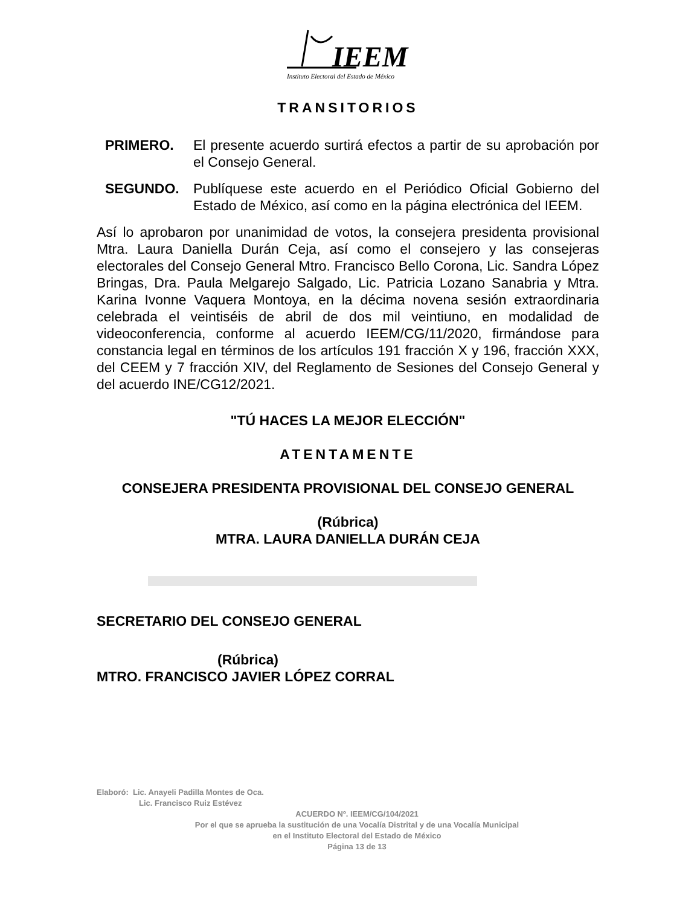IEEM
Instituto Electoral del Estado de México
TRANSITORIOS
PRIMERO. El presente acuerdo surtirá efectos a partir de su aprobación por el Consejo General.
SEGUNDO. Publíquese este acuerdo en el Periódico Oficial Gobierno del Estado de México, así como en la página electrónica del IEEM.
Así lo aprobaron por unanimidad de votos, la consejera presidenta provisional Mtra. Laura Daniella Durán Ceja, así como el consejero y las consejeras electorales del Consejo General Mtro. Francisco Bello Corona, Lic. Sandra López Bringas, Dra. Paula Melgarejo Salgado, Lic. Patricia Lozano Sanabria y Mtra. Karina Ivonne Vaquera Montoya, en la décima novena sesión extraordinaria celebrada el veintiséis de abril de dos mil veintiuno, en modalidad de videoconferencia, conforme al acuerdo IEEM/CG/11/2020, firmándose para constancia legal en términos de los artículos 191 fracción X y 196, fracción XXX, del CEEM y 7 fracción XIV, del Reglamento de Sesiones del Consejo General y del acuerdo INE/CG12/2021.
"TÚ HACES LA MEJOR ELECCIÓN"
ATENTAMENTE
CONSEJERA PRESIDENTA PROVISIONAL DEL CONSEJO GENERAL
(Rúbrica)
MTRA. LAURA DANIELLA DURÁN CEJA
SECRETARIO DEL CONSEJO GENERAL
(Rúbrica)
MTRO. FRANCISCO JAVIER LÓPEZ CORRAL
Elaboró: Lic. Anayeli Padilla Montes de Oca.
Lic. Francisco Ruiz Estévez
ACUERDO Nº. IEEM/CG/104/2021
Por el que se aprueba la sustitución de una Vocalía Distrital y de una Vocalía Municipal
en el Instituto Electoral del Estado de México
Página 13 de 13